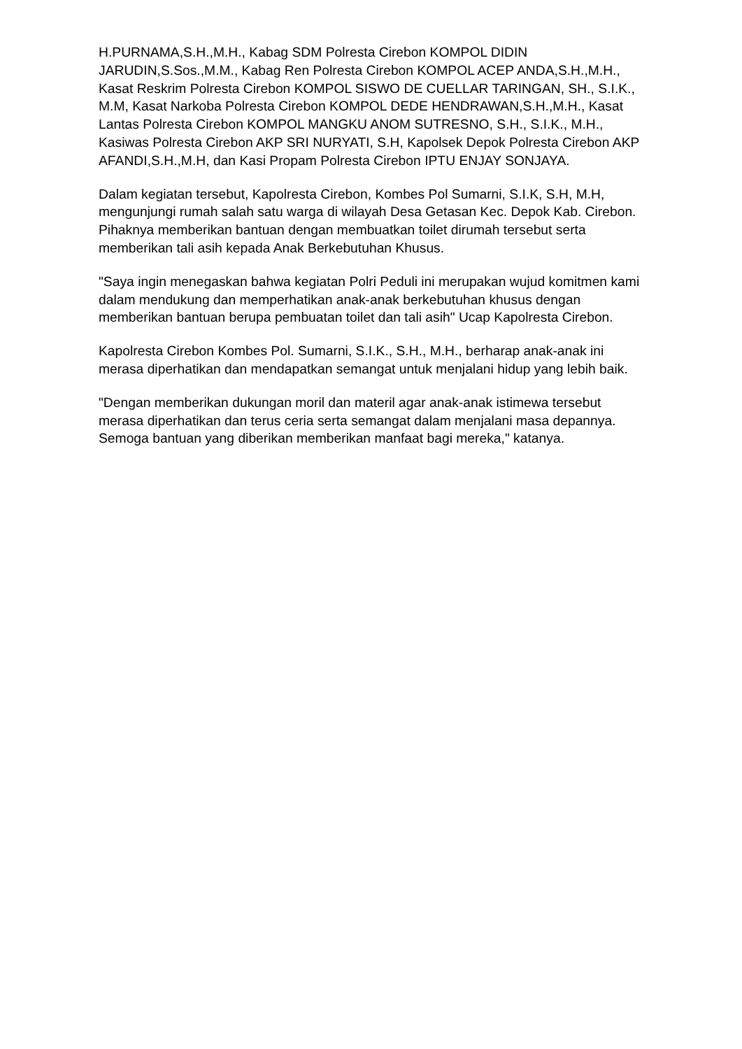H.PURNAMA,S.H.,M.H., Kabag SDM Polresta Cirebon KOMPOL DIDIN JARUDIN,S.Sos.,M.M., Kabag Ren Polresta Cirebon KOMPOL ACEP ANDA,S.H.,M.H., Kasat Reskrim Polresta Cirebon KOMPOL SISWO DE CUELLAR TARINGAN, SH., S.I.K., M.M, Kasat Narkoba Polresta Cirebon KOMPOL DEDE HENDRAWAN,S.H.,M.H., Kasat Lantas Polresta Cirebon KOMPOL MANGKU ANOM SUTRESNO, S.H., S.I.K., M.H., Kasiwas Polresta Cirebon AKP SRI NURYATI, S.H, Kapolsek Depok Polresta Cirebon AKP AFANDI,S.H.,M.H, dan Kasi Propam Polresta Cirebon IPTU ENJAY SONJAYA.
Dalam kegiatan tersebut, Kapolresta Cirebon, Kombes Pol Sumarni, S.I.K, S.H, M.H, mengunjungi rumah salah satu warga di wilayah Desa Getasan Kec. Depok Kab. Cirebon. Pihaknya memberikan bantuan dengan membuatkan toilet dirumah tersebut serta memberikan tali asih kepada Anak Berkebutuhan Khusus.
"Saya ingin menegaskan bahwa kegiatan Polri Peduli ini merupakan wujud komitmen kami dalam mendukung dan memperhatikan anak-anak berkebutuhan khusus dengan memberikan bantuan berupa pembuatan toilet dan tali asih" Ucap Kapolresta Cirebon.
Kapolresta Cirebon Kombes Pol. Sumarni, S.I.K., S.H., M.H., berharap anak-anak ini merasa diperhatikan dan mendapatkan semangat untuk menjalani hidup yang lebih baik.
"Dengan memberikan dukungan moril dan materil agar anak-anak istimewa tersebut merasa diperhatikan dan terus ceria serta semangat dalam menjalani masa depannya. Semoga bantuan yang diberikan memberikan manfaat bagi mereka," katanya.